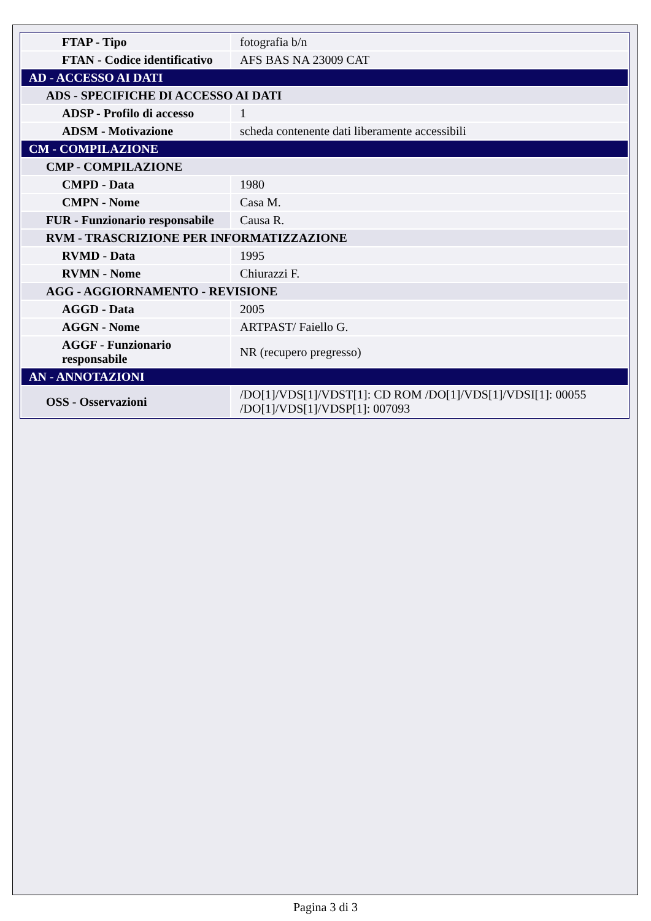| FTAP - Tipo | fotografia b/n |
| FTAN - Codice identificativo | AFS BAS NA 23009 CAT |
| AD - ACCESSO AI DATI | |
| ADS - SPECIFICHE DI ACCESSO AI DATI | |
| ADSP - Profilo di accesso | 1 |
| ADSM - Motivazione | scheda contenente dati liberamente accessibili |
| CM - COMPILAZIONE | |
| CMP - COMPILAZIONE | |
| CMPD - Data | 1980 |
| CMPN - Nome | Casa M. |
| FUR - Funzionario responsabile | Causa R. |
| RVM - TRASCRIZIONE PER INFORMATIZZAZIONE | |
| RVMD - Data | 1995 |
| RVMN - Nome | Chiurazzi F. |
| AGG - AGGIORNAMENTO - REVISIONE | |
| AGGD - Data | 2005 |
| AGGN - Nome | ARTPAST/ Faiello G. |
| AGGF - Funzionario responsabile | NR (recupero pregresso) |
| AN - ANNOTAZIONI | |
| OSS - Osservazioni | /DO[1]/VDS[1]/VDST[1]: CD ROM /DO[1]/VDS[1]/VDSI[1]: 00055 /DO[1]/VDS[1]/VDSP[1]: 007093 |
Pagina 3 di 3